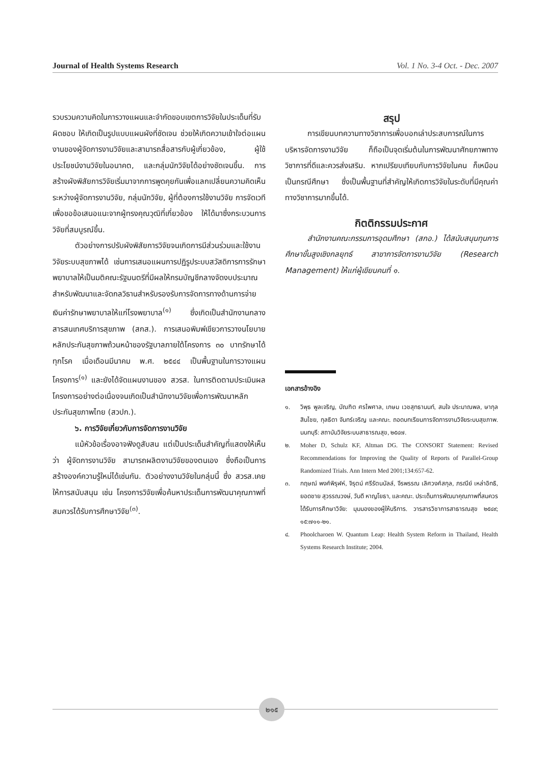Journal of Health Systems Research Vol. 1 No. 3-4 Oct. - Dec. 2007
รวบรวมความคิดในการวางแผนและจำกัดขอบเขตการวิจัยในประเด็นที่รับผิดชอบ ให้เกิดเป็นรูปแบบแผนผังที่ชัดเจน ช่วยให้เกิดความเข้าใจต่อแผนงานของผู้จัดการงานวิจัยและสามารถสื่อสารกับผู้เกี่ยวข้อง, ผู้ใช้ประโยชน์งานวิจัยในอนาคต, และกลุ่มนักวิจัยได้อย่างชัดเจนขึ้น. การสร้างผังพิสัยการวิจัยเริ่มมาจากการพูดคุยกันเพื่อแลกเปลี่ยนความคิดเห็นระหว่างผู้จัดการงานวิจัย, กลุ่มนักวิจัย, ผู้ที่ต้องการใช้งานวิจัย การจัดเวทีเพื่อขอข้อเสนอแนะจากผู้ทรงคุณวุฒิที่เกี่ยวข้อง ให้ได้มาซึ่งกระบวนการวิจัยที่สมบูรณ์ขึ้น.
ตัวอย่างการปรับผังพิสัยการวิจัยจนเกิดการมีส่วนร่วมและใช้งานวิจัยระบบสุขภาพได้ เช่นการเสนอแผนการปฏิรูประบบสวัสดิการการรักษาพยาบาลให้เป็นมติคณะรัฐมนตรีที่มีผลให้กรมบัญชีกลางจัดงบประมาณสำหรับพัฒนาและจัดกลวิธานสำหรับรองรับการจัดการทางด้านการจ่ายเงินค่ารักษาพยาบาลให้แก่โรงพยาบาล<sup>(๑)</sup> ซึ่งเกิดเป็นสำนักงานกลางสารสนเทศบริการสุขภาพ (สกส.). การเสนอพิมพ์เขียวการวางนโยบายหลักประกันสุขภาพถ้วนหน้าของรัฐบาลภายใต้โครงการ ๓๐ บาทรักษาได้ทุกโรค เมื่อเดือนมีนาคม พ.ศ. ๒๕๔๔ เป็นพื้นฐานในการวางแผนโครงการ<sup>(๑)</sup> และยังได้จัดแผนงานของ สวรส. ในการติดตามประเมินผลโครงการอย่างต่อเนื่องจนเกิดเป็นสำนักงานวิจัยเพื่อการพัฒนาหลักประกันสุขภาพไทย (สวปก.).
๖. การวิจัยเกี่ยวกับการจัดการงานวิจัย
แม้หัวข้อเรื่องอาจฟังดูสับสน แต่เป็นประเด็นสำคัญที่แสดงให้เห็นว่า ผู้จัดการงานวิจัย สามารถผลิตงานวิจัยของตนเอง ซึ่งถือเป็นการสร้างองค์ความรู้ใหม่ได้เช่นกัน. ตัวอย่างงานวิจัยในกลุ่มนี้ ซึ่ง สวรส.เคยให้การสนับสนุน เช่น โครงการวิจัยเพื่อค้นหาประเด็นการพัฒนาคุณภาพที่สมควรได้รับการศึกษาวิจัย<sup>(๓)</sup>.
สรุป
การเขียนบทความทางวิชาการเพื่อบอกเล่าประสบการณ์ในการบริหารจัดการงานวิจัย ก็ถือเป็นจุดเริ่มต้นในการพัฒนาศักยภาพทางวิชาการที่ดีและควรส่งเสริม. หากเปรียบเทียบกับการวิจัยในคน ก็เหมือนเป็นกรณีศึกษา ซึ่งเป็นพื้นฐานที่สำคัญให้เกิดการวิจัยในระดับที่มีคุณค่าทางวิชาการมากขึ้นได้.
กิตติกรรมประกาศ
สำนักงานคณะกรรมการอุดมศึกษา (สกอ.) ได้สนับสนุนทุนการศึกษาขั้นสูงเชิงกลยุทธ์ สาขาการจัดการงานวิจัย (Research Management) ให้แก่ผู้เขียนคนที่ ๑.
เอกสารอ้างอิง
๑. วิพุธ พูลเจริญ, บัณฑิต ศรไพศาล, เกษม เวชสุทธานนท์, สมใจ ประมาณพล, ษากุล สินไชย, กุลธิดา จันทร์เจริญ และคณะ. ถอดบทเรียนการจัดการงานวิจัยระบบสุขภาพ. นนทบุรี: สถาบันวิจัยระบบสาธารณสุข, ๒๕๔๗.
๒. Moher D, Schulz KF, Altman DG. The CONSORT Statement: Revised Recommendations for Improving the Quality of Reports of Parallel-Group Randomized Trials. Ann Intern Med 2001;134:657-62.
๓. กฤษณ์ พงศ์พิรุฬห์, จิรุตม์ ศรีรัตนบัลล์, จีรพรรณ เลิศวงศ์สกุล, ภรณีย์ เหล่าอิทธิ, ยอดชาย สุวรรณวงษ์, วันดี หาญโยธา, และคณะ. ประเด็นการพัฒนาคุณภาพที่สมควรได้รับการศึกษาวิจัย: มุมมองของผู้ให้บริการ. วารสารวิชาการสาธารณสุข ๒๕๔๙; ๑๕:๗๑๑-๒๑.
๔. Phoolcharoen W. Quantum Leap: Health System Reform in Thailand, Health Systems Research Institute; 2004.
๒๑๕